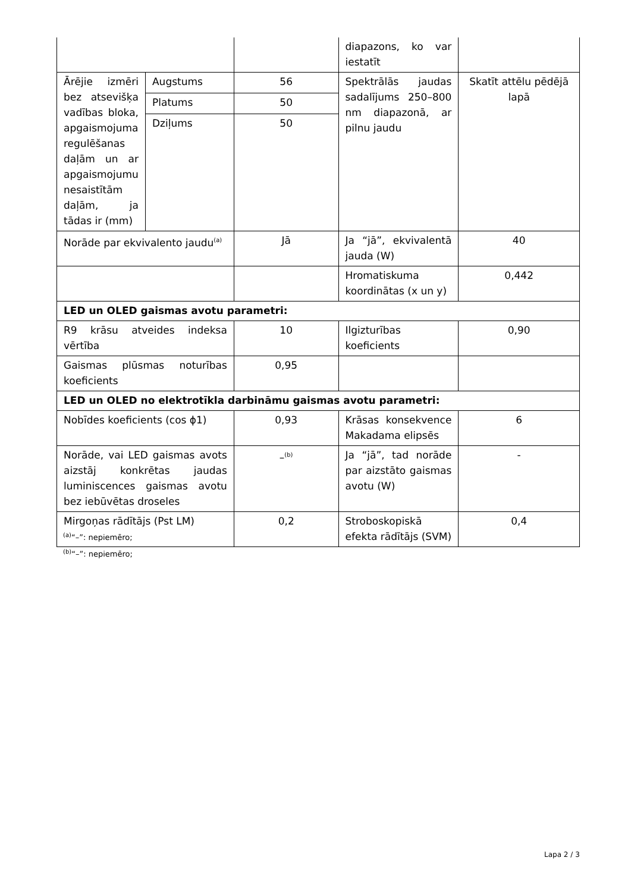| | | | diapazons, ko var iestatīt | |
| Ārējie izmēri bez atsevišķa vadības bloka, apgaismojuma regulēšanas daļām un ar apgaismojumu nesaistītām daļām, ja tādas ir (mm) | Augstums | 56 | Spektrālās jaudas sadalījums 250–800 nm diapazonā, ar pilnu jaudu | Skatīt attēlu pēdējā lapā |
| | Platums | 50 | | |
| | Dziļums | 50 | | |
| Norāde par ekvivalento jaudu<sup>(a)</sup> | | Jā | Ja “jā”, ekvivalentā jauda (W) | 40 |
| | | | Hromatiskuma koordinātas (x un y) | 0,442 |
| LED un OLED gaismas avotu parametri: | | | | |
| R9 krāsu atveides indeksa vērtība | | 10 | Ilgizturības koeficients | 0,90 |
| Gaismas plūsmas noturības koeficients | | 0,95 | | |
| LED un OLED no elektrotīkla darbināmu gaismas avotu parametri: | | | | |
| Nobīdes koeficients (cos ϕ1) | | 0,93 | Krāsas konsekvence Makadama elipsēs | 6 |
| Norāde, vai LED gaismas avots aizstāj konkrētas jaudas luminiscences gaismas avotu bez iebūvētas droseles | | –<sup>(b)</sup> | Ja “jā”, tad norāde par aizstāto gaismas avotu (W) | - |
| Mirgoņas rādītājs (Pst LM) | | 0,2 | Stroboskopiskā efekta rādītājs (SVM) | 0,4 |
<sup>(a)</sup> “–”: nepiemēro;
<sup>(b)</sup> “–”: nepiemēro;
Lapa 2 / 3